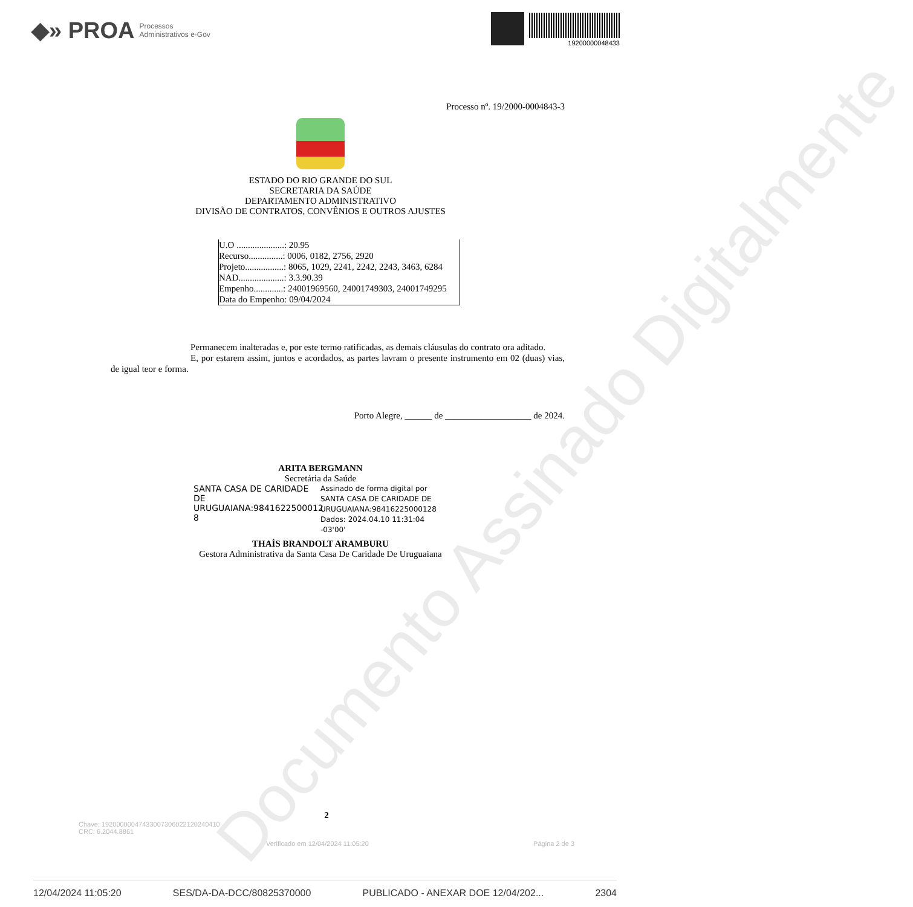◆» PROA Processos
Administrativos e-Gov
19200000048433
Processo nº. 19/2000-0004843-3
ESTADO DO RIO GRANDE DO SUL
SECRETARIA DA SAÚDE
DEPARTAMENTO ADMINISTRATIVO
DIVISÃO DE CONTRATOS, CONVÊNIOS E OUTROS AJUSTES
U.O .....................: 20.95
Recurso...............: 0006, 0182, 2756, 2920
Projeto.................: 8065, 1029, 2241, 2242, 2243, 3463, 6284
NAD....................: 3.3.90.39
Empenho.............: 24001969560, 24001749303, 24001749295
Data do Empenho: 09/04/2024
Permanecem inalteradas e, por este termo ratificadas, as demais cláusulas do contrato ora aditado.
E, por estarem assim, juntos e acordados, as partes lavram o presente instrumento em 02 (duas) vias, de igual teor e forma.
Porto Alegre, ______ de ___________________ de 2024.
ARITA BERGMANN
Secretária da Saúde
SANTA CASA DE CARIDADE DE URUGUAIANA:9841622500012 8
Assinado de forma digital por SANTA CASA DE CARIDADE DE URUGUAIANA:98416225000128
Dados: 2024.04.10 11:31:04 -03'00'
THAÍS BRANDOLT ARAMBURU
Gestora Administrativa da Santa Casa De Caridade De Uruguaiana
Documento Assinado Digitalmente
2
Chave: 19200000047433007306022120240410
CRC: 6.2044.8861
Verificado em 12/04/2024 11:05:20 Página 2 de 3
12/04/2024 11:05:20 SES/DA-DA-DCC/80825370000 PUBLICADO - ANEXAR DOE 12/04/202... 2304